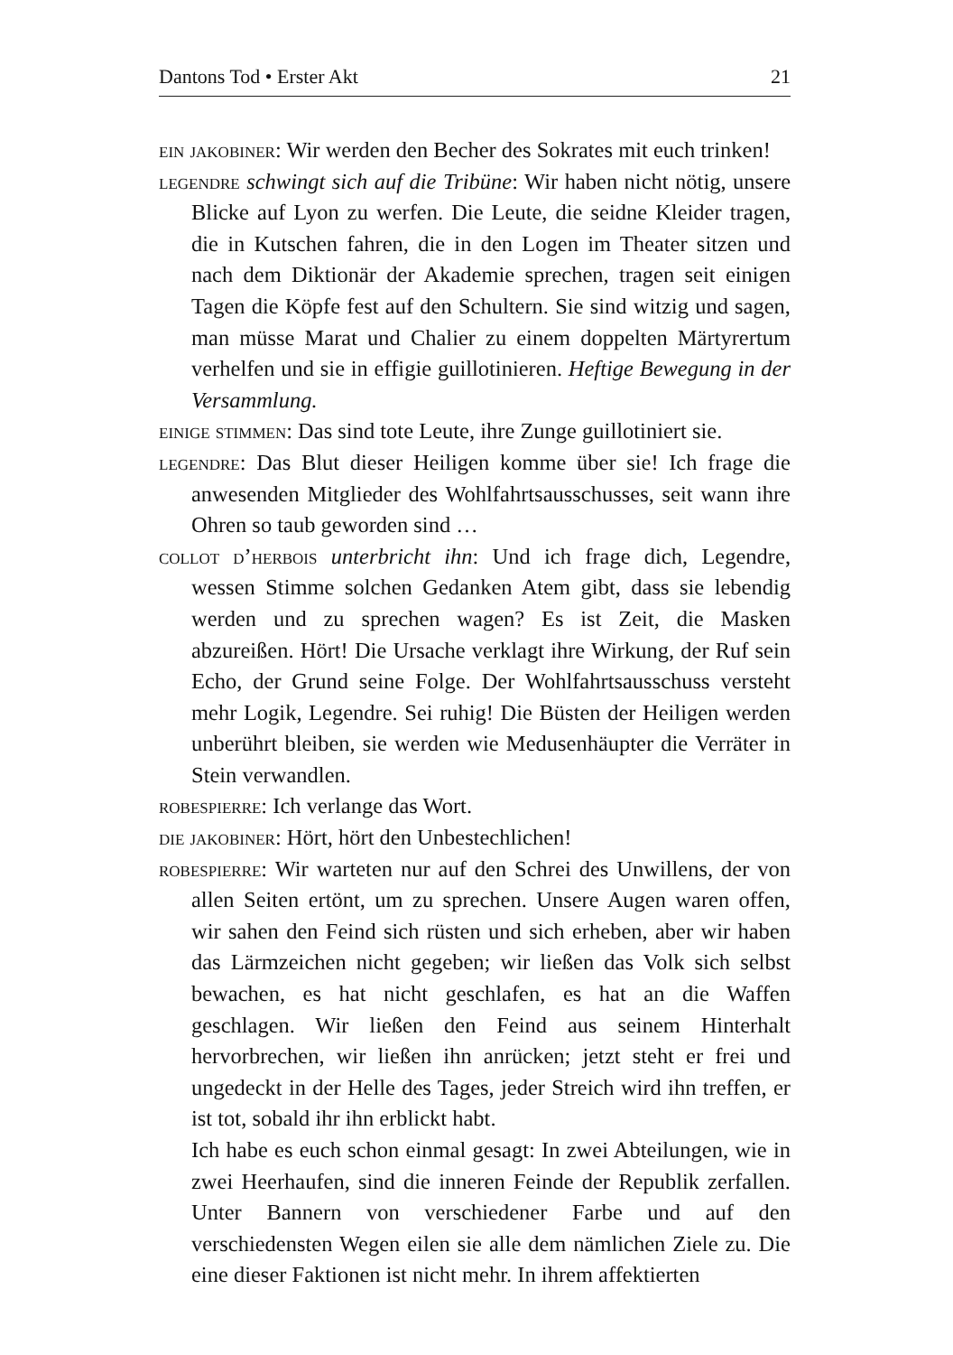Dantons Tod • Erster Akt 21
ein jakobiner: Wir werden den Becher des Sokrates mit euch trinken!
legendre schwingt sich auf die Tribüne: Wir haben nicht nötig, unsere Blicke auf Lyon zu werfen. Die Leute, die seidne Kleider tragen, die in Kutschen fahren, die in den Logen im Theater sitzen und nach dem Diktionär der Akademie sprechen, tragen seit einigen Tagen die Köpfe fest auf den Schultern. Sie sind witzig und sagen, man müsse Marat und Chalier zu einem doppelten Märtyrertum verhelfen und sie in effigie guillotinieren. Heftige Bewegung in der Versammlung.
einige stimmen: Das sind tote Leute, ihre Zunge guillotiniert sie.
legendre: Das Blut dieser Heiligen komme über sie! Ich frage die anwesenden Mitglieder des Wohlfahrtsausschusses, seit wann ihre Ohren so taub geworden sind …
collot d’herbois unterbricht ihn: Und ich frage dich, Legendre, wessen Stimme solchen Gedanken Atem gibt, dass sie lebendig werden und zu sprechen wagen? Es ist Zeit, die Masken abzureißen. Hört! Die Ursache verklagt ihre Wirkung, der Ruf sein Echo, der Grund seine Folge. Der Wohlfahrtsausschuss versteht mehr Logik, Legendre. Sei ruhig! Die Büsten der Heiligen werden unberührt bleiben, sie werden wie Medusenhäupter die Verräter in Stein verwandlen.
robespierre: Ich verlange das Wort.
die jakobiner: Hört, hört den Unbestechlichen!
robespierre: Wir warteten nur auf den Schrei des Unwillens, der von allen Seiten ertönt, um zu sprechen. Unsere Augen waren offen, wir sahen den Feind sich rüsten und sich erheben, aber wir haben das Lärmzeichen nicht gegeben; wir ließen das Volk sich selbst bewachen, es hat nicht geschlafen, es hat an die Waffen geschlagen. Wir ließen den Feind aus seinem Hinterhalt hervorbrechen, wir ließen ihn anrücken; jetzt steht er frei und ungedeckt in der Helle des Tages, jeder Streich wird ihn treffen, er ist tot, sobald ihr ihn erblickt habt.
Ich habe es euch schon einmal gesagt: In zwei Abteilungen, wie in zwei Heerhaufen, sind die inneren Feinde der Republik zerfallen. Unter Bannern von verschiedener Farbe und auf den verschiedensten Wegen eilen sie alle dem nämlichen Ziele zu. Die eine dieser Faktionen ist nicht mehr. In ihrem affektierten